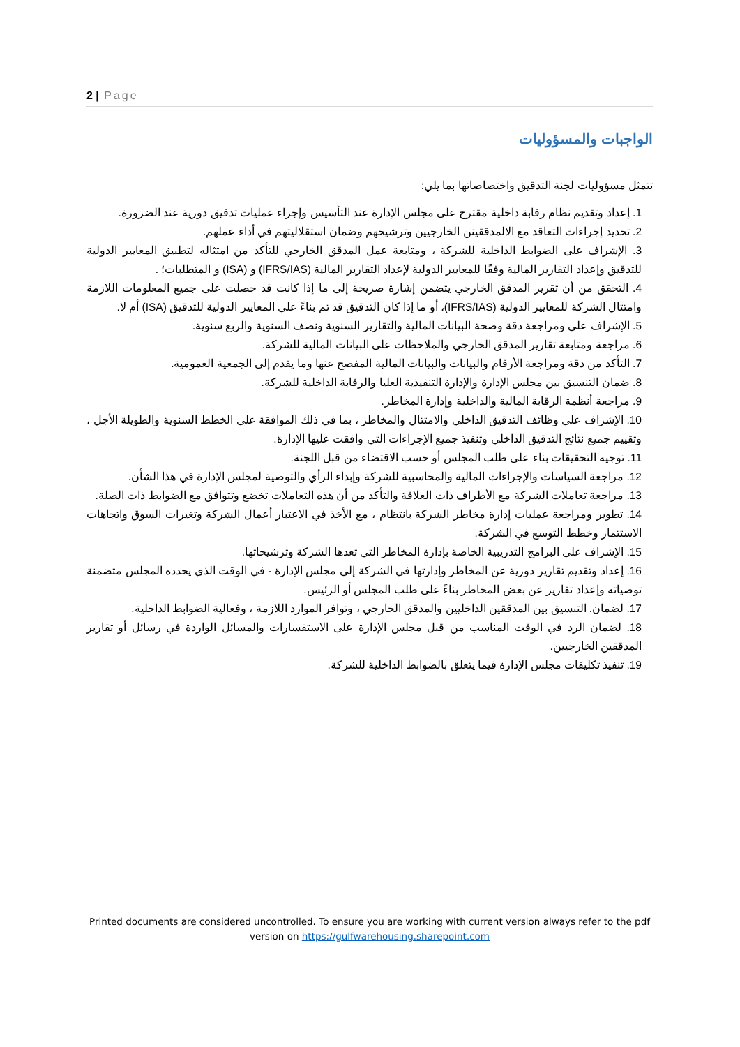2 | Page
الواجبات والمسؤوليات
تتمثل مسؤوليات لجنة التدقيق واختصاصاتها بما يلي:
1. إعداد وتقديم نظام رقابة داخلية مقترح على مجلس الإدارة عند التأسيس وإجراء عمليات تدقيق دورية عند الضرورة.
2. تحديد إجراءات التعاقد مع الالمدققينن الخارجيين وترشيحهم وضمان استقلاليتهم في أداء عملهم.
3. الإشراف على الضوابط الداخلية للشركة ، ومتابعة عمل المدقق الخارجي للتأكد من امتثاله لتطبيق المعايير الدولية للتدقيق وإعداد التقارير المالية وفقًا للمعايير الدولية لإعداد التقارير المالية (IFRS/IAS) و (ISA) و المتطلبات؛ .
4. التحقق من أن تقرير المدقق الخارجي يتضمن إشارة صريحة إلى ما إذا كانت قد حصلت على جميع المعلومات اللازمة وامتثال الشركة للمعايير الدولية (IFRS/IAS)، أو ما إذا كان التدقيق قد تم بناءً على المعايير الدولية للتدقيق (ISA) أم لا.
5. الإشراف على ومراجعة دقة وصحة البيانات المالية والتقارير السنوية ونصف السنوية والربع سنوية.
6. مراجعة ومتابعة تقارير المدقق الخارجي والملاحظات على البيانات المالية للشركة.
7. التأكد من دقة ومراجعة الأرقام والبيانات والبيانات المالية المفصح عنها وما يقدم إلى الجمعية العمومية.
8. ضمان التنسيق بين مجلس الإدارة والإدارة التنفيذية العليا والرقابة الداخلية للشركة.
9. مراجعة أنظمة الرقابة المالية والداخلية وإدارة المخاطر.
10. الإشراف على وظائف التدقيق الداخلي والامتثال والمخاطر ، بما في ذلك الموافقة على الخطط السنوية والطويلة الأجل ، وتقييم جميع نتائج التدقيق الداخلي وتنفيذ جميع الإجراءات التي وافقت عليها الإدارة.
11. توجيه التحقيقات بناء على طلب المجلس أو حسب الاقتضاء من قبل اللجنة.
12. مراجعة السياسات والإجراءات المالية والمحاسبية للشركة وإبداء الرأي والتوصية لمجلس الإدارة في هذا الشأن.
13. مراجعة تعاملات الشركة مع الأطراف ذات العلاقة والتأكد من أن هذه التعاملات تخضع وتتوافق مع الضوابط ذات الصلة.
14. تطوير ومراجعة عمليات إدارة مخاطر الشركة بانتظام ، مع الأخذ في الاعتبار أعمال الشركة وتغيرات السوق واتجاهات الاستثمار وخطط التوسع في الشركة.
15. الإشراف على البرامج التدريبية الخاصة بإدارة المخاطر التي تعدها الشركة وترشيحاتها.
16. إعداد وتقديم تقارير دورية عن المخاطر وإدارتها في الشركة إلى مجلس الإدارة - في الوقت الذي يحدده المجلس متضمنة توصياته وإعداد تقارير عن بعض المخاطر بناءً على طلب المجلس أو الرئيس.
17. لضمان. التنسيق بين المدققين الداخليين والمدقق الخارجي ، وتوافر الموارد اللازمة ، وفعالية الضوابط الداخلية.
18. لضمان الرد في الوقت المناسب من قبل مجلس الإدارة على الاستفسارات والمسائل الواردة في رسائل أو تقارير المدققين الخارجيين.
19. تنفيذ تكليفات مجلس الإدارة فيما يتعلق بالضوابط الداخلية للشركة.
Printed documents are considered uncontrolled. To ensure you are working with current version always refer to the pdf version on https://gulfwarehousing.sharepoint.com